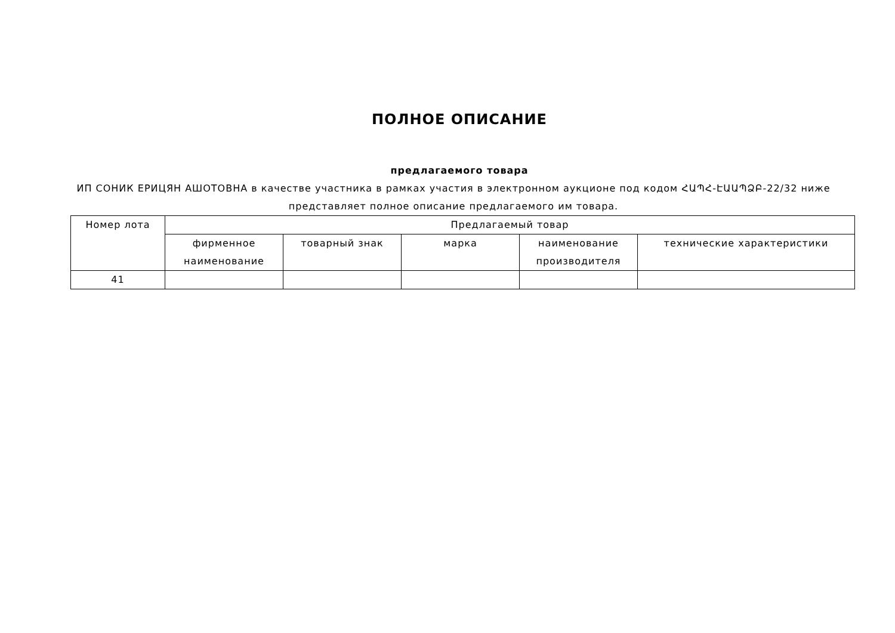ПОЛНОЕ ОПИСАНИЕ
предлагаемого товара
ИП СОНИК ЕРИЦЯН АШОТОВНА в качестве участника в рамках участия в электронном аукционе под кодом ՀԱՊՀ-ԷԱԱՊՁԲ-22/32 ниже представляет полное описание предлагаемого им товара.
| Номер лота | Предлагаемый товар | | | | |
| --- | --- | --- | --- | --- | --- |
| | фирменное наименование | товарный знак | марка | наименование производителя | технические характеристики |
| 41 | | | | | |